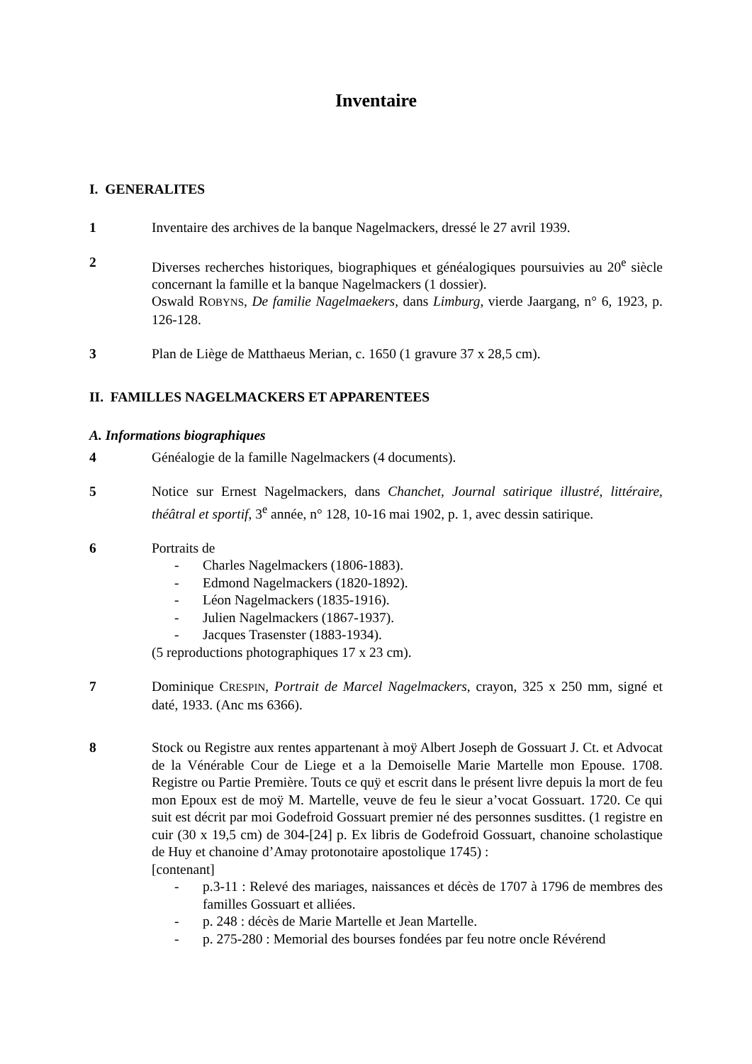Inventaire
I. GENERALITES
1 Inventaire des archives de la banque Nagelmackers, dressé le 27 avril 1939.
2 Diverses recherches historiques, biographiques et généalogiques poursuivies au 20<sup>e</sup> siècle concernant la famille et la banque Nagelmackers (1 dossier).
Oswald ROBYNS, De familie Nagelmaekers, dans Limburg, vierde Jaargang, n° 6, 1923, p. 126-128.
3 Plan de Liège de Matthaeus Merian, c. 1650 (1 gravure 37 x 28,5 cm).
II. FAMILLES NAGELMACKERS ET APPARENTEES
A. Informations biographiques
4 Généalogie de la famille Nagelmackers (4 documents).
5 Notice sur Ernest Nagelmackers, dans Chanchet, Journal satirique illustré, littéraire, théâtral et sportif, 3<sup>e</sup> année, n° 128, 10-16 mai 1902, p. 1, avec dessin satirique.
6 Portraits de
- Charles Nagelmackers (1806-1883).
- Edmond Nagelmackers (1820-1892).
- Léon Nagelmackers (1835-1916).
- Julien Nagelmackers (1867-1937).
- Jacques Trasenster (1883-1934).
(5 reproductions photographiques 17 x 23 cm).
7 Dominique CRESPIN, Portrait de Marcel Nagelmackers, crayon, 325 x 250 mm, signé et daté, 1933. (Anc ms 6366).
8 Stock ou Registre aux rentes appartenant à moÿ Albert Joseph de Gossuart J. Ct. et Advocat de la Vénérable Cour de Liege et a la Demoiselle Marie Martelle mon Epouse. 1708. Registre ou Partie Première. Touts ce quÿ et escrit dans le présent livre depuis la mort de feu mon Epoux est de moÿ M. Martelle, veuve de feu le sieur a’vocat Gossuart. 1720. Ce qui suit est décrit par moi Godefroid Gossuart premier né des personnes susdittes. (1 registre en cuir (30 x 19,5 cm) de 304-[24] p. Ex libris de Godefroid Gossuart, chanoine scholastique de Huy et chanoine d’Amay protonotaire apostolique 1745) :
[contenant]
- p.3-11 : Relevé des mariages, naissances et décès de 1707 à 1796 de membres des familles Gossuart et alliées.
- p. 248 : décès de Marie Martelle et Jean Martelle.
- p. 275-280 : Memorial des bourses fondées par feu notre oncle Révérend